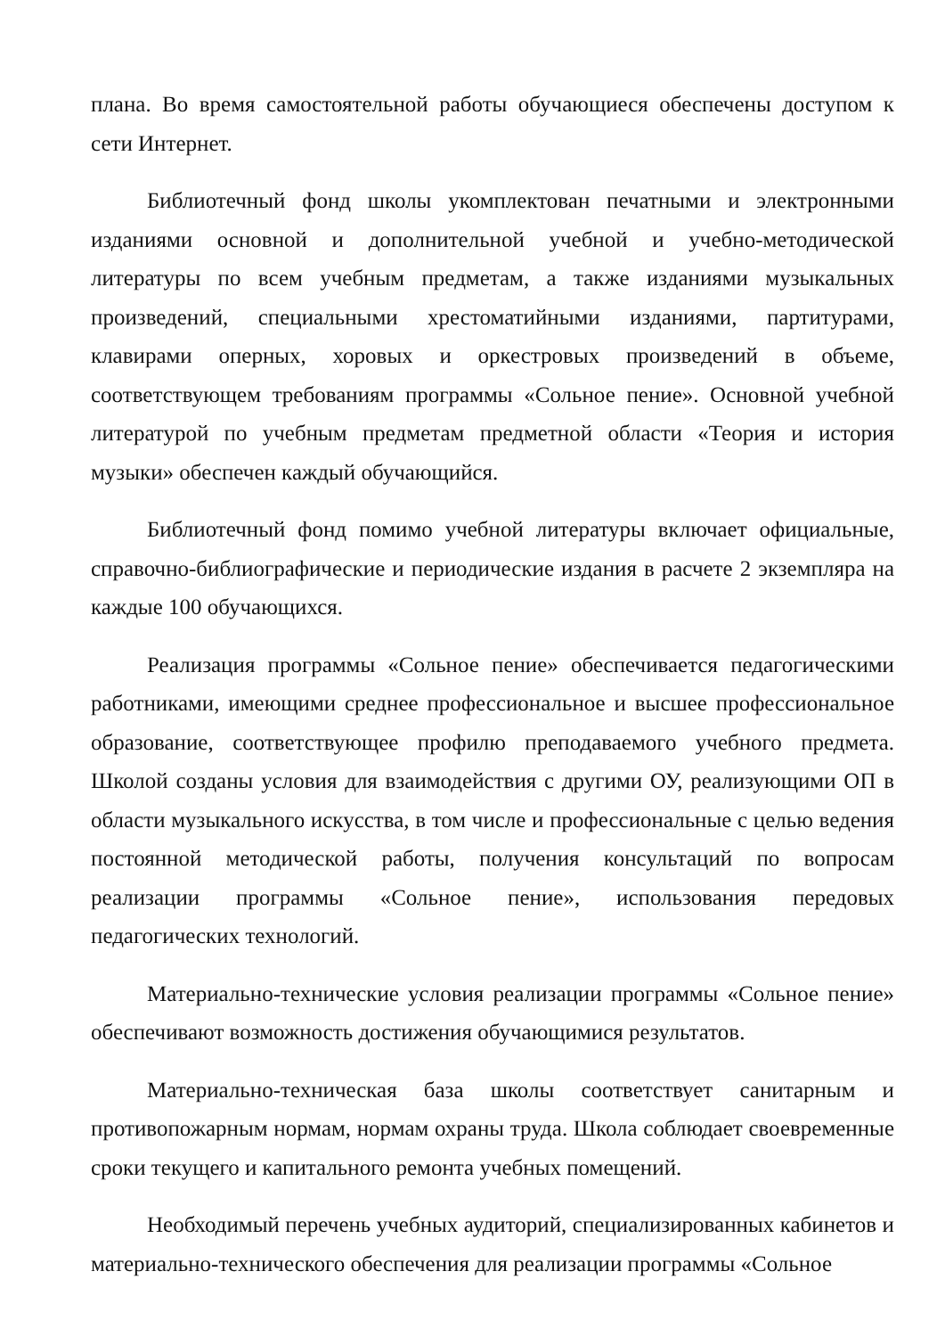плана. Во время самостоятельной работы обучающиеся обеспечены доступом к сети Интернет.
Библиотечный фонд школы укомплектован печатными и электронными изданиями основной и дополнительной учебной и учебно-методической литературы по всем учебным предметам, а также изданиями музыкальных произведений, специальными хрестоматийными изданиями, партитурами, клавирами оперных, хоровых и оркестровых произведений в объеме, соответствующем требованиям программы «Сольное пение». Основной учебной литературой по учебным предметам предметной области «Теория и история музыки» обеспечен каждый обучающийся.
Библиотечный фонд помимо учебной литературы включает официальные, справочно-библиографические и периодические издания в расчете 2 экземпляра на каждые 100 обучающихся.
Реализация программы «Сольное пение» обеспечивается педагогическими работниками, имеющими среднее профессиональное и высшее профессиональное образование, соответствующее профилю преподаваемого учебного предмета. Школой созданы условия для взаимодействия с другими ОУ, реализующими ОП в области музыкального искусства, в том числе и профессиональные с целью ведения постоянной методической работы, получения консультаций по вопросам реализации программы «Сольное пение», использования передовых педагогических технологий.
Материально-технические условия реализации программы «Сольное пение» обеспечивают возможность достижения обучающимися результатов.
Материально-техническая база школы соответствует санитарным и противопожарным нормам, нормам охраны труда. Школа соблюдает своевременные сроки текущего и капитального ремонта учебных помещений.
Необходимый перечень учебных аудиторий, специализированных кабинетов и материально-технического обеспечения для реализации программы «Сольное